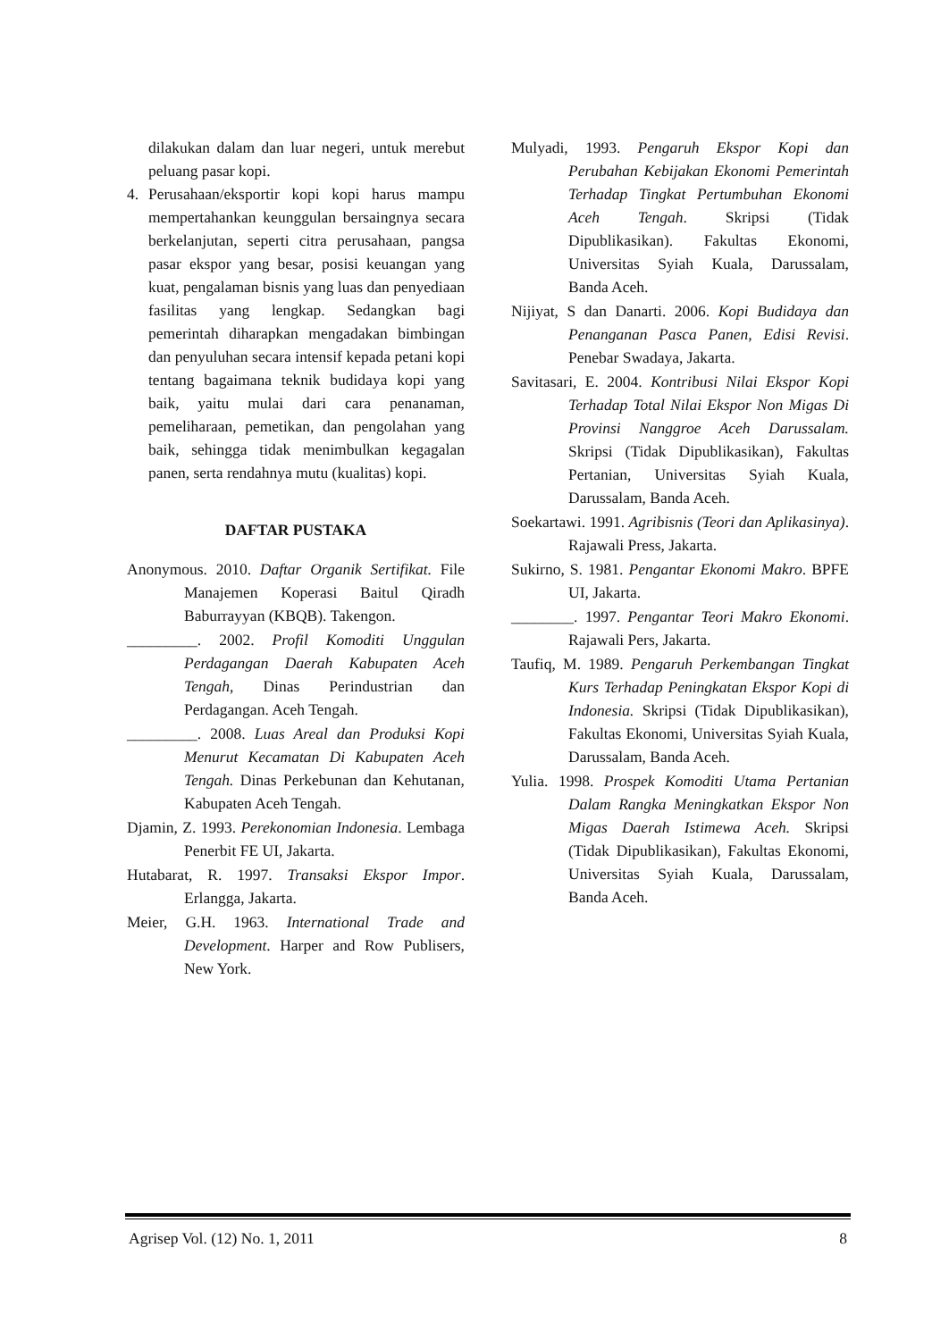dilakukan dalam dan luar negeri, untuk merebut peluang pasar kopi.
4. Perusahaan/eksportir kopi kopi harus mampu mempertahankan keunggulan bersaingnya secara berkelanjutan, seperti citra perusahaan, pangsa pasar ekspor yang besar, posisi keuangan yang kuat, pengalaman bisnis yang luas dan penyediaan fasilitas yang lengkap. Sedangkan bagi pemerintah diharapkan mengadakan bimbingan dan penyuluhan secara intensif kepada petani kopi tentang bagaimana teknik budidaya kopi yang baik, yaitu mulai dari cara penanaman, pemeliharaan, pemetikan, dan pengolahan yang baik, sehingga tidak menimbulkan kegagalan panen, serta rendahnya mutu (kualitas) kopi.
DAFTAR PUSTAKA
Anonymous. 2010. Daftar Organik Sertifikat. File Manajemen Koperasi Baitul Qiradh Baburrayyan (KBQB). Takengon.
_________. 2002. Profil Komoditi Unggulan Perdagangan Daerah Kabupaten Aceh Tengah, Dinas Perindustrian dan Perdagangan. Aceh Tengah.
_________. 2008. Luas Areal dan Produksi Kopi Menurut Kecamatan Di Kabupaten Aceh Tengah. Dinas Perkebunan dan Kehutanan, Kabupaten Aceh Tengah.
Djamin, Z. 1993. Perekonomian Indonesia. Lembaga Penerbit FE UI, Jakarta.
Hutabarat, R. 1997. Transaksi Ekspor Impor. Erlangga, Jakarta.
Meier, G.H. 1963. International Trade and Development. Harper and Row Publisers, New York.
Mulyadi, 1993. Pengaruh Ekspor Kopi dan Perubahan Kebijakan Ekonomi Pemerintah Terhadap Tingkat Pertumbuhan Ekonomi Aceh Tengah. Skripsi (Tidak Dipublikasikan). Fakultas Ekonomi, Universitas Syiah Kuala, Darussalam, Banda Aceh.
Nijiyat, S dan Danarti. 2006. Kopi Budidaya dan Penanganan Pasca Panen, Edisi Revisi. Penebar Swadaya, Jakarta.
Savitasari, E. 2004. Kontribusi Nilai Ekspor Kopi Terhadap Total Nilai Ekspor Non Migas Di Provinsi Nanggroe Aceh Darussalam. Skripsi (Tidak Dipublikasikan), Fakultas Pertanian, Universitas Syiah Kuala, Darussalam, Banda Aceh.
Soekartawi. 1991. Agribisnis (Teori dan Aplikasinya). Rajawali Press, Jakarta.
Sukirno, S. 1981. Pengantar Ekonomi Makro. BPFE UI, Jakarta.
________. 1997. Pengantar Teori Makro Ekonomi. Rajawali Pers, Jakarta.
Taufiq, M. 1989. Pengaruh Perkembangan Tingkat Kurs Terhadap Peningkatan Ekspor Kopi di Indonesia. Skripsi (Tidak Dipublikasikan), Fakultas Ekonomi, Universitas Syiah Kuala, Darussalam, Banda Aceh.
Yulia. 1998. Prospek Komoditi Utama Pertanian Dalam Rangka Meningkatkan Ekspor Non Migas Daerah Istimewa Aceh. Skripsi (Tidak Dipublikasikan), Fakultas Ekonomi, Universitas Syiah Kuala, Darussalam, Banda Aceh.
Agrisep Vol. (12) No. 1, 2011 8